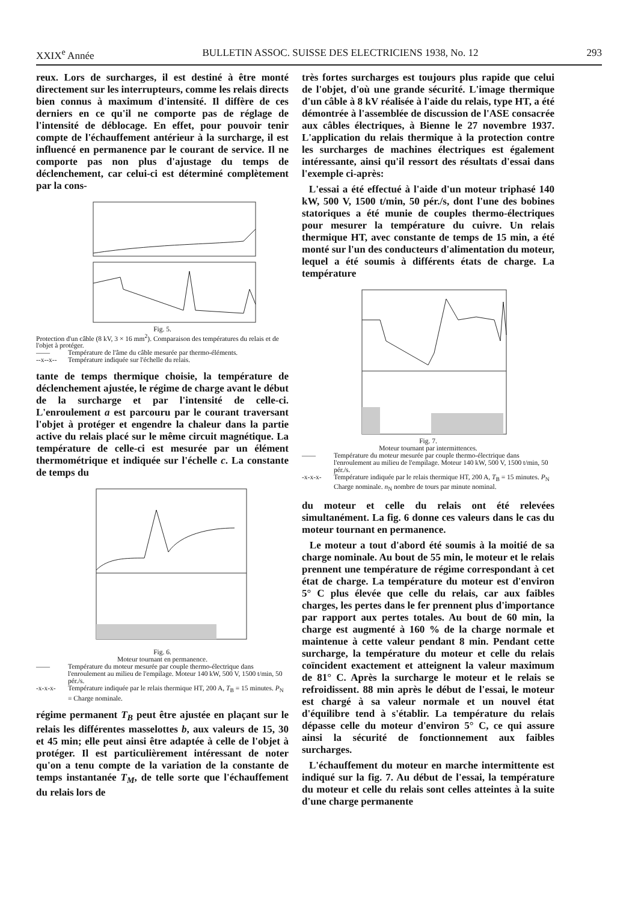XXIX<sup>e</sup> Année BULLETIN ASSOC. SUISSE DES ELECTRICIENS 1938, No. 12 293
reux. Lors de surcharges, il est destiné à être monté directement sur les interrupteurs, comme les relais directs bien connus à maximum d'intensité. Il diffère de ces derniers en ce qu'il ne comporte pas de réglage de l'intensité de déblocage. En effet, pour pouvoir tenir compte de l'échauffement antérieur à la surcharge, il est influencé en permanence par le courant de service. Il ne comporte pas non plus d'ajustage du temps de déclenchement, car celui-ci est déterminé complètement par la cons-
Fig. 5.
Protection d'un câble (8 kV, 3 × 16 mm<sup>2</sup>). Comparaison des températures du relais et de l'objet à protéger.
—— Température de l'âme du câble mesurée par thermo-éléments.
--x--x-- Température indiquée sur l'échelle du relais.
tante de temps thermique choisie, la température de déclenchement ajustée, le régime de charge avant le début de la surcharge et par l'intensité de celle-ci. L'enroulement a est parcouru par le courant traversant l'objet à protéger et engendre la chaleur dans la partie active du relais placé sur le même circuit magnétique. La température de celle-ci est mesurée par un élément thermométrique et indiquée sur l'échelle c. La constante de temps du
Fig. 6.
Moteur tournant en permanence.
—— Température du moteur mesurée par couple thermo-électrique dans l'enroulement au milieu de l'empilage. Moteur 140 kW, 500 V, 1500 t/min, 50 pér./s.
-x-x-x- Température indiquée par le relais thermique HT, 200 A, T<sub>B</sub> = 15 minutes. P<sub>N</sub> = Charge nominale.
régime permanent T<sub>B</sub> peut être ajustée en plaçant sur le relais les différentes masselottes b, aux valeurs de 15, 30 et 45 min; elle peut ainsi être adaptée à celle de l'objet à protéger. Il est particulièrement intéressant de noter qu'on a tenu compte de la variation de la constante de temps instantanée T<sub>M</sub>, de telle sorte que l'échauffement du relais lors de
très fortes surcharges est toujours plus rapide que celui de l'objet, d'où une grande sécurité. L'image thermique d'un câble à 8 kV réalisée à l'aide du relais, type HT, a été démontrée à l'assemblée de discussion de l'ASE consacrée aux câbles électriques, à Bienne le 27 novembre 1937. L'application du relais thermique à la protection contre les surcharges de machines électriques est également intéressante, ainsi qu'il ressort des résultats d'essai dans l'exemple ci-après:
L'essai a été effectué à l'aide d'un moteur triphasé 140 kW, 500 V, 1500 t/min, 50 pér./s, dont l'une des bobines statoriques a été munie de couples thermo-électriques pour mesurer la température du cuivre. Un relais thermique HT, avec constante de temps de 15 min, a été monté sur l'un des conducteurs d'alimentation du moteur, lequel a été soumis à différents états de charge. La température
Fig. 7.
Moteur tournant par intermittences.
—— Température du moteur mesurée par couple thermo-électrique dans l'enroulement au milieu de l'empilage. Moteur 140 kW, 500 V, 1500 t/min, 50 pér./s.
-x-x-x- Température indiquée par le relais thermique HT, 200 A, T<sub>B</sub> = 15 minutes. P<sub>N</sub> Charge nominale. n<sub>N</sub> nombre de tours par minute nominal.
du moteur et celle du relais ont été relevées simultanément. La fig. 6 donne ces valeurs dans le cas du moteur tournant en permanence.
Le moteur a tout d'abord été soumis à la moitié de sa charge nominale. Au bout de 55 min, le moteur et le relais prennent une température de régime correspondant à cet état de charge. La température du moteur est d'environ 5° C plus élevée que celle du relais, car aux faibles charges, les pertes dans le fer prennent plus d'importance par rapport aux pertes totales. Au bout de 60 min, la charge est augmenté à 160 % de la charge normale et maintenue à cette valeur pendant 8 min. Pendant cette surcharge, la température du moteur et celle du relais coïncident exactement et atteignent la valeur maximum de 81° C. Après la surcharge le moteur et le relais se refroidissent. 88 min après le début de l'essai, le moteur est chargé à sa valeur normale et un nouvel état d'équilibre tend à s'établir. La température du relais dépasse celle du moteur d'environ 5° C, ce qui assure ainsi la sécurité de fonctionnement aux faibles surcharges.
L'échauffement du moteur en marche intermittente est indiqué sur la fig. 7. Au début de l'essai, la température du moteur et celle du relais sont celles atteintes à la suite d'une charge permanente